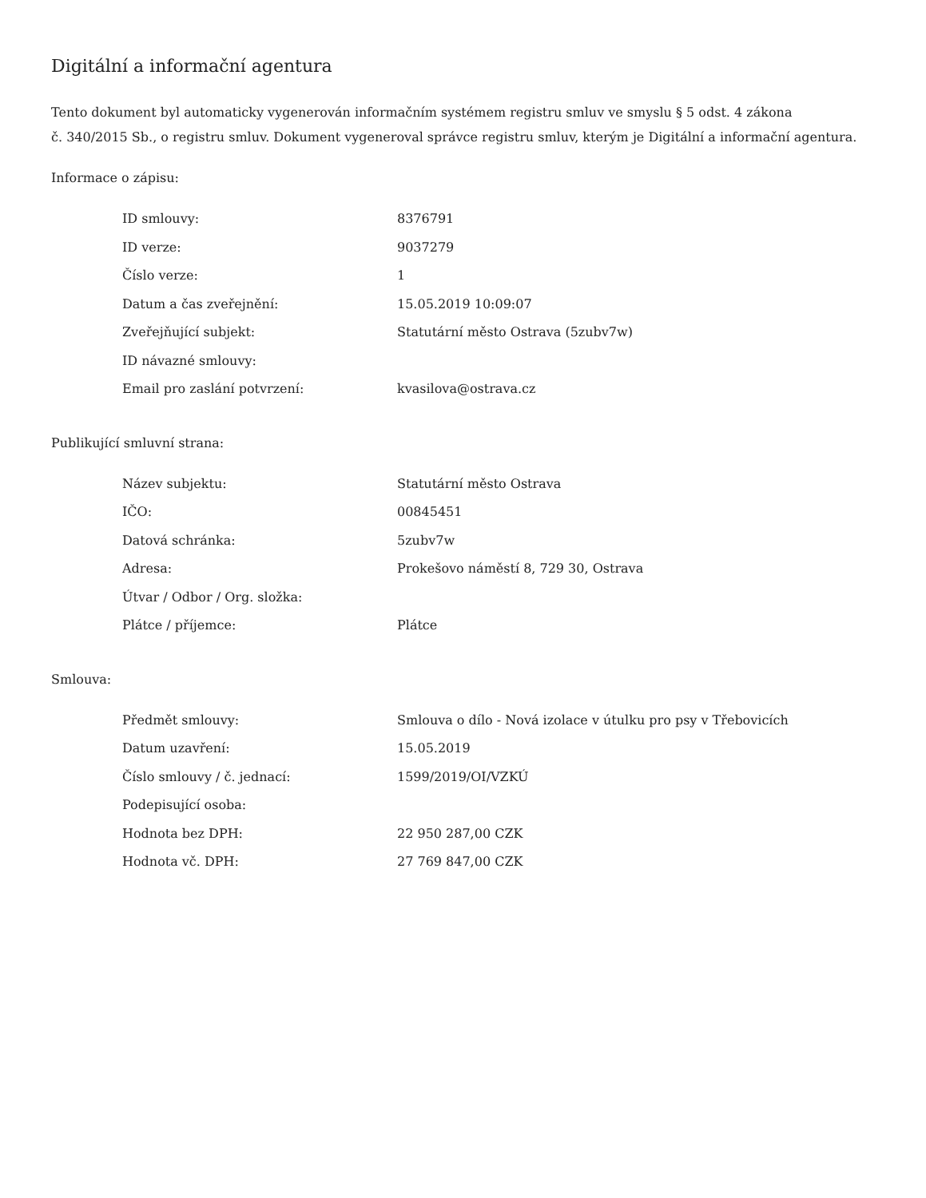Digitální a informační agentura
Tento dokument byl automaticky vygenerován informačním systémem registru smluv ve smyslu § 5 odst. 4 zákona
č. 340/2015 Sb., o registru smluv. Dokument vygeneroval správce registru smluv, kterým je Digitální a informační agentura.
Informace o zápisu:
| ID smlouvy: | 8376791 |
| ID verze: | 9037279 |
| Číslo verze: | 1 |
| Datum a čas zveřejnění: | 15.05.2019 10:09:07 |
| Zveřejňující subjekt: | Statutární město Ostrava (5zubv7w) |
| ID návazné smlouvy: | |
| Email pro zaslání potvrzení: | kvasilova@ostrava.cz |
Publikující smluvní strana:
| Název subjektu: | Statutární město Ostrava |
| IČO: | 00845451 |
| Datová schránka: | 5zubv7w |
| Adresa: | Prokešovo náměstí 8, 729 30, Ostrava |
| Útvar / Odbor / Org. složka: | |
| Plátce / příjemce: | Plátce |
Smlouva:
| Předmět smlouvy: | Smlouva o dílo - Nová izolace v útulku pro psy v Třebovicích |
| Datum uzavření: | 15.05.2019 |
| Číslo smlouvy / č. jednací: | 1599/2019/OI/VZKÚ |
| Podepisující osoba: | |
| Hodnota bez DPH: | 22 950 287,00 CZK |
| Hodnota vč. DPH: | 27 769 847,00 CZK |